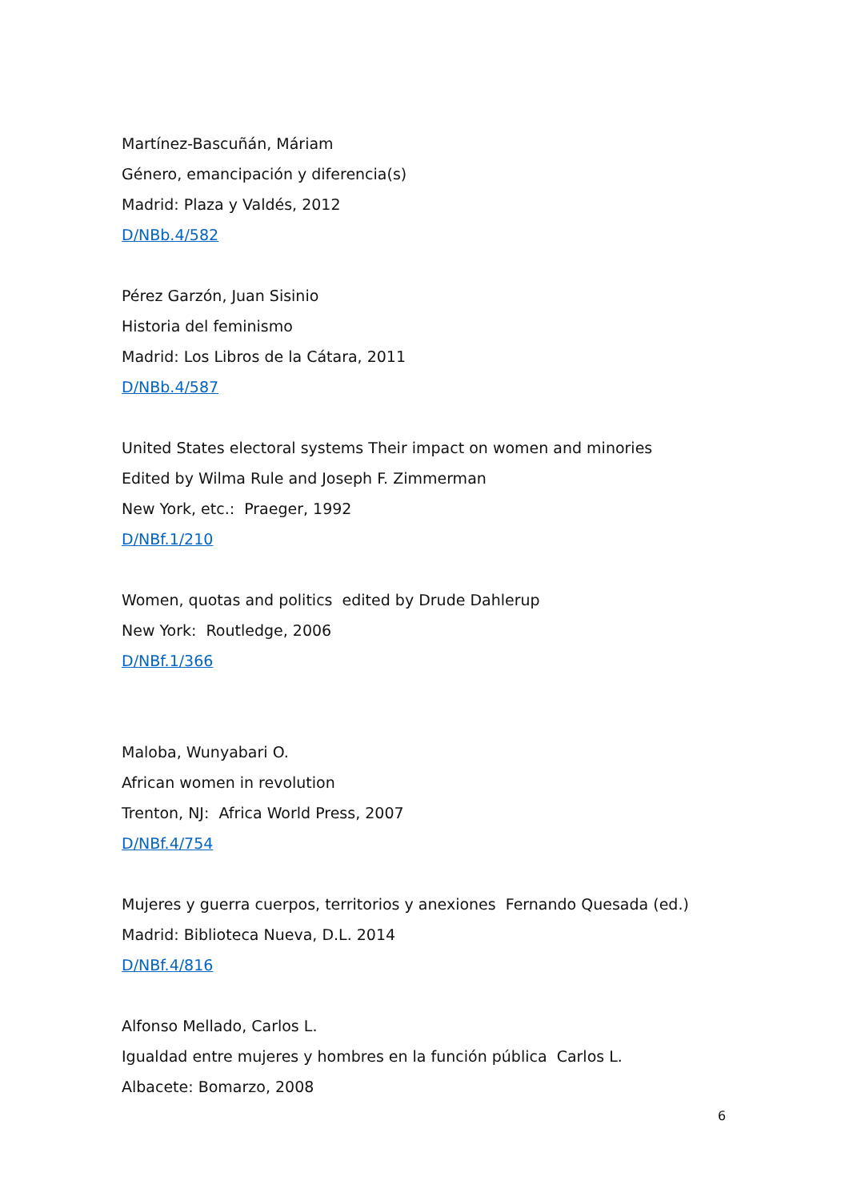Martínez-Bascuñán, Máriam
Género, emancipación y diferencia(s)
Madrid: Plaza y Valdés, 2012
D/NBb.4/582
Pérez Garzón, Juan Sisinio
Historia del feminismo
Madrid: Los Libros de la Cátara, 2011
D/NBb.4/587
United States electoral systems Their impact on women and minories
Edited by Wilma Rule and Joseph F. Zimmerman
New York, etc.: Praeger, 1992
D/NBf.1/210
Women, quotas and politics edited by Drude Dahlerup
New York: Routledge, 2006
D/NBf.1/366
Maloba, Wunyabari O.
African women in revolution
Trenton, NJ: Africa World Press, 2007
D/NBf.4/754
Mujeres y guerra cuerpos, territorios y anexiones Fernando Quesada (ed.)
Madrid: Biblioteca Nueva, D.L. 2014
D/NBf.4/816
Alfonso Mellado, Carlos L.
Igualdad entre mujeres y hombres en la función pública Carlos L.
Albacete: Bomarzo, 2008
6